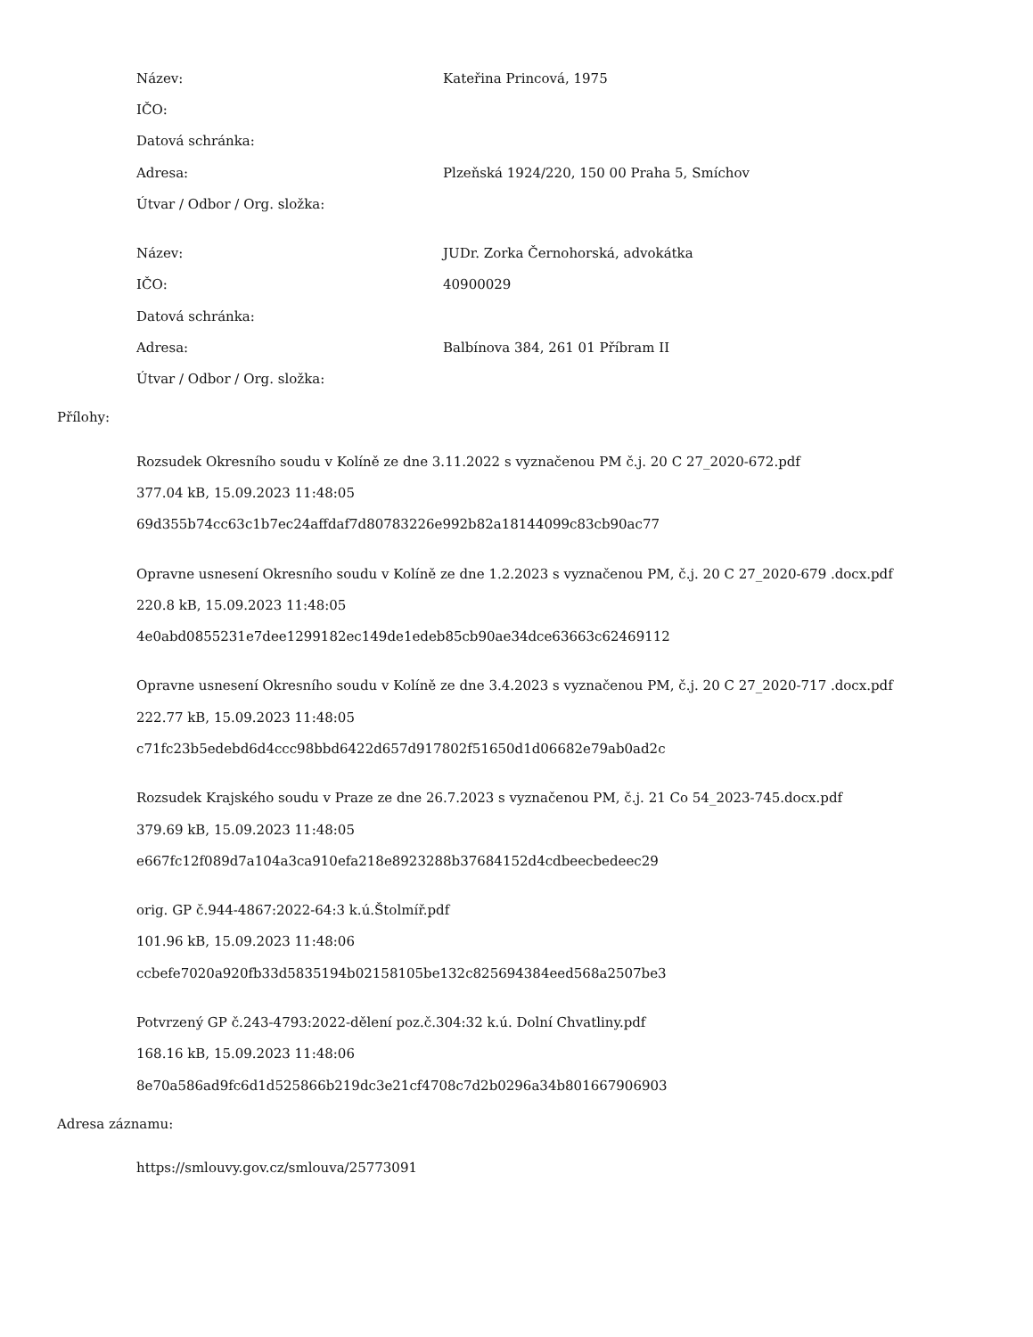Název: Kateřina Princová, 1975
IČO:
Datová schránka:
Adresa: Plzeňská 1924/220, 150 00 Praha 5, Smíchov
Útvar / Odbor / Org. složka:
Název: JUDr. Zorka Černohorská, advokátka
IČO: 40900029
Datová schránka:
Adresa: Balbínova 384, 261 01 Příbram II
Útvar / Odbor / Org. složka:
Přílohy:
Rozsudek Okresního soudu v Kolíně ze dne 3.11.2022 s vyznačenou PM č.j. 20 C 27_2020-672.pdf
377.04 kB, 15.09.2023 11:48:05
69d355b74cc63c1b7ec24affdaf7d80783226e992b82a18144099c83cb90ac77
Opravne usnesení Okresního soudu v Kolíně ze dne 1.2.2023 s vyznačenou PM, č.j. 20 C 27_2020-679 .docx.pdf
220.8 kB, 15.09.2023 11:48:05
4e0abd0855231e7dee1299182ec149de1edeb85cb90ae34dce63663c62469112
Opravne usnesení Okresního soudu v Kolíně ze dne 3.4.2023 s vyznačenou PM, č.j. 20 C 27_2020-717 .docx.pdf
222.77 kB, 15.09.2023 11:48:05
c71fc23b5edebd6d4ccc98bbd6422d657d917802f51650d1d06682e79ab0ad2c
Rozsudek Krajského soudu v Praze ze dne 26.7.2023 s vyznačenou PM, č.j. 21 Co 54_2023-745.docx.pdf
379.69 kB, 15.09.2023 11:48:05
e667fc12f089d7a104a3ca910efa218e8923288b37684152d4cdbeecbedeec29
orig. GP č.944-4867:2022-64:3 k.ú.Štolmíř.pdf
101.96 kB, 15.09.2023 11:48:06
ccbefe7020a920fb33d5835194b02158105be132c825694384eed568a2507be3
Potvrzený GP č.243-4793:2022-dělení poz.č.304:32 k.ú. Dolní Chvatliny.pdf
168.16 kB, 15.09.2023 11:48:06
8e70a586ad9fc6d1d525866b219dc3e21cf4708c7d2b0296a34b801667906903
Adresa záznamu:
https://smlouvy.gov.cz/smlouva/25773091